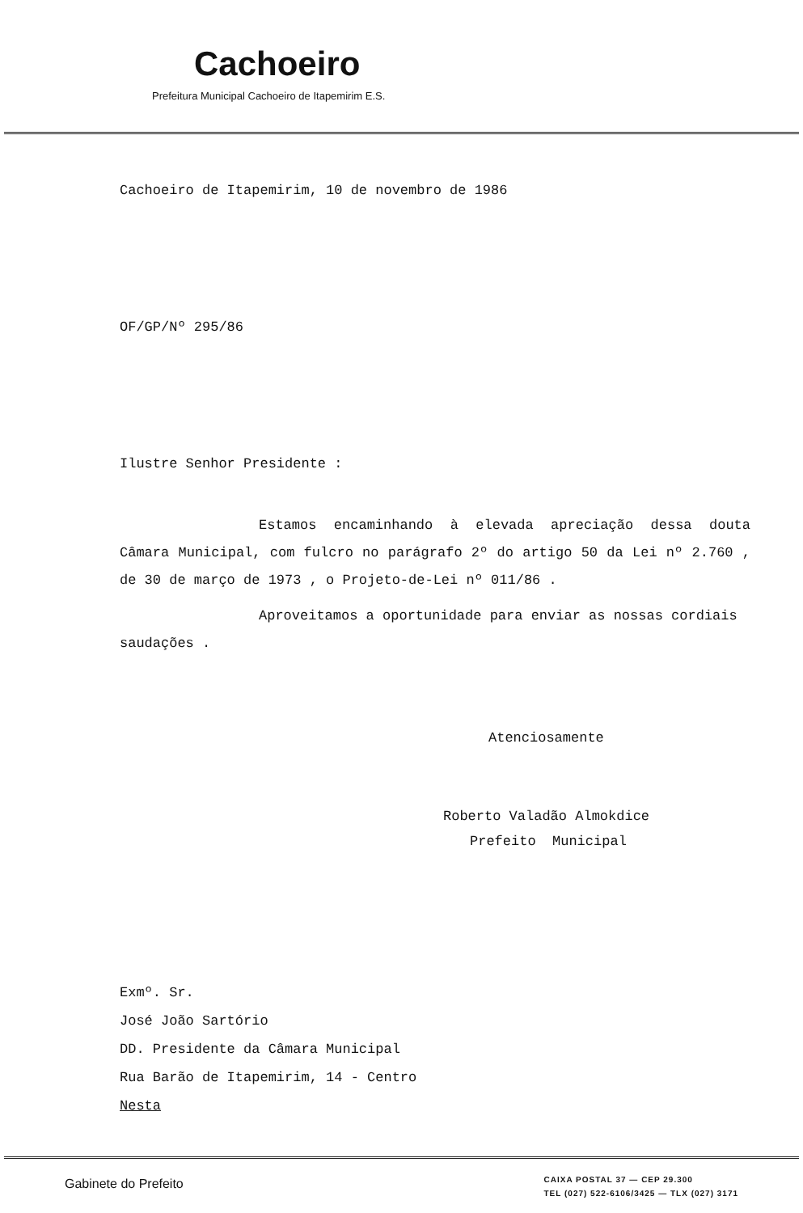Cachoeiro
Prefeitura Municipal Cachoeiro de Itapemirim E.S.
Cachoeiro de Itapemirim, 10 de novembro de 1986
OF/GP/Nº 295/86
Ilustre Senhor Presidente :
Estamos encaminhando à elevada apreciação dessa douta Câmara Municipal, com fulcro no parágrafo 2º do artigo 50 da Lei nº 2.760 , de 30 de março de 1973 , o Projeto-de-Lei nº 011/86 .
Aproveitamos a oportunidade para enviar as nossas cordiais saudações .
Atenciosamente
Roberto Valadão Almokdice
Prefeito Municipal
Exmº. Sr.
José João Sartório
DD. Presidente da Câmara Municipal
Rua Barão de Itapemirim, 14 - Centro
Nesta
Gabinete do Prefeito
CAIXA POSTAL 37 — CEP 29.300
TEL (027) 522-6106/3425 — TLX (027) 3171